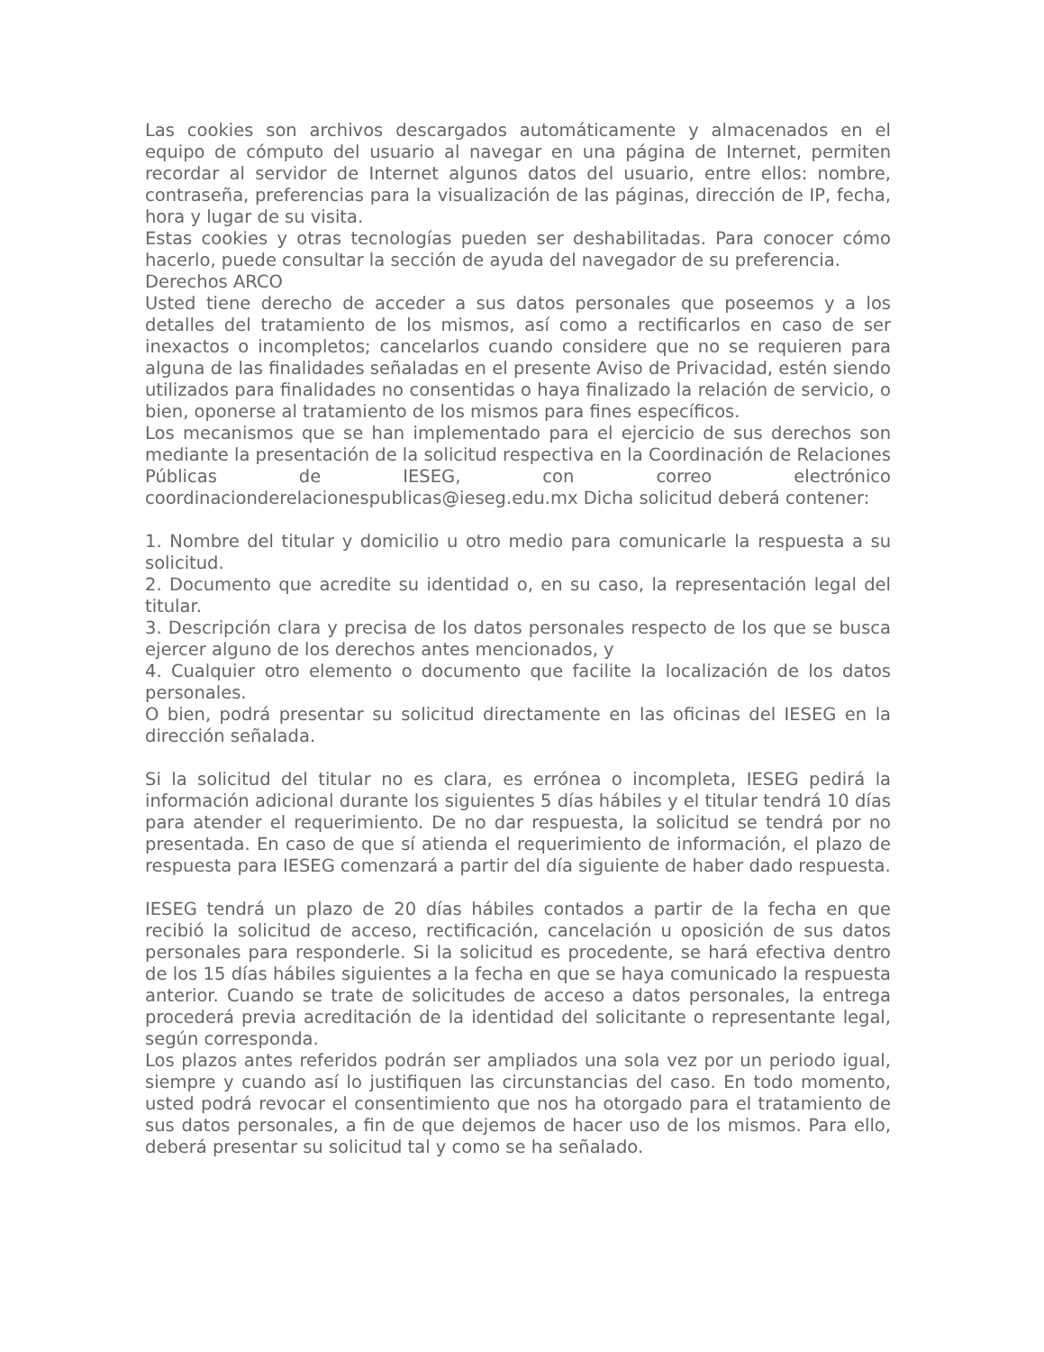Las cookies son archivos descargados automáticamente y almacenados en el equipo de cómputo del usuario al navegar en una página de Internet, permiten recordar al servidor de Internet algunos datos del usuario, entre ellos: nombre, contraseña, preferencias para la visualización de las páginas, dirección de IP, fecha, hora y lugar de su visita.
Estas cookies y otras tecnologías pueden ser deshabilitadas. Para conocer cómo hacerlo, puede consultar la sección de ayuda del navegador de su preferencia.
Derechos ARCO
Usted tiene derecho de acceder a sus datos personales que poseemos y a los detalles del tratamiento de los mismos, así como a rectificarlos en caso de ser inexactos o incompletos; cancelarlos cuando considere que no se requieren para alguna de las finalidades señaladas en el presente Aviso de Privacidad, estén siendo utilizados para finalidades no consentidas o haya finalizado la relación de servicio, o bien, oponerse al tratamiento de los mismos para fines específicos.
Los mecanismos que se han implementado para el ejercicio de sus derechos son mediante la presentación de la solicitud respectiva en la Coordinación de Relaciones Públicas de IESEG, con correo electrónico coordinacionderelacionespublicas@ieseg.edu.mx Dicha solicitud deberá contener:
1. Nombre del titular y domicilio u otro medio para comunicarle la respuesta a su solicitud.
2. Documento que acredite su identidad o, en su caso, la representación legal del titular.
3. Descripción clara y precisa de los datos personales respecto de los que se busca ejercer alguno de los derechos antes mencionados, y
4. Cualquier otro elemento o documento que facilite la localización de los datos personales.
O bien, podrá presentar su solicitud directamente en las oficinas del IESEG en la dirección señalada.
Si la solicitud del titular no es clara, es errónea o incompleta, IESEG pedirá la información adicional durante los siguientes 5 días hábiles y el titular tendrá 10 días para atender el requerimiento. De no dar respuesta, la solicitud se tendrá por no presentada. En caso de que sí atienda el requerimiento de información, el plazo de respuesta para IESEG comenzará a partir del día siguiente de haber dado respuesta.
IESEG tendrá un plazo de 20 días hábiles contados a partir de la fecha en que recibió la solicitud de acceso, rectificación, cancelación u oposición de sus datos personales para responderle. Si la solicitud es procedente, se hará efectiva dentro de los 15 días hábiles siguientes a la fecha en que se haya comunicado la respuesta anterior. Cuando se trate de solicitudes de acceso a datos personales, la entrega procederá previa acreditación de la identidad del solicitante o representante legal, según corresponda.
Los plazos antes referidos podrán ser ampliados una sola vez por un periodo igual, siempre y cuando así lo justifiquen las circunstancias del caso. En todo momento, usted podrá revocar el consentimiento que nos ha otorgado para el tratamiento de sus datos personales, a fin de que dejemos de hacer uso de los mismos. Para ello, deberá presentar su solicitud tal y como se ha señalado.